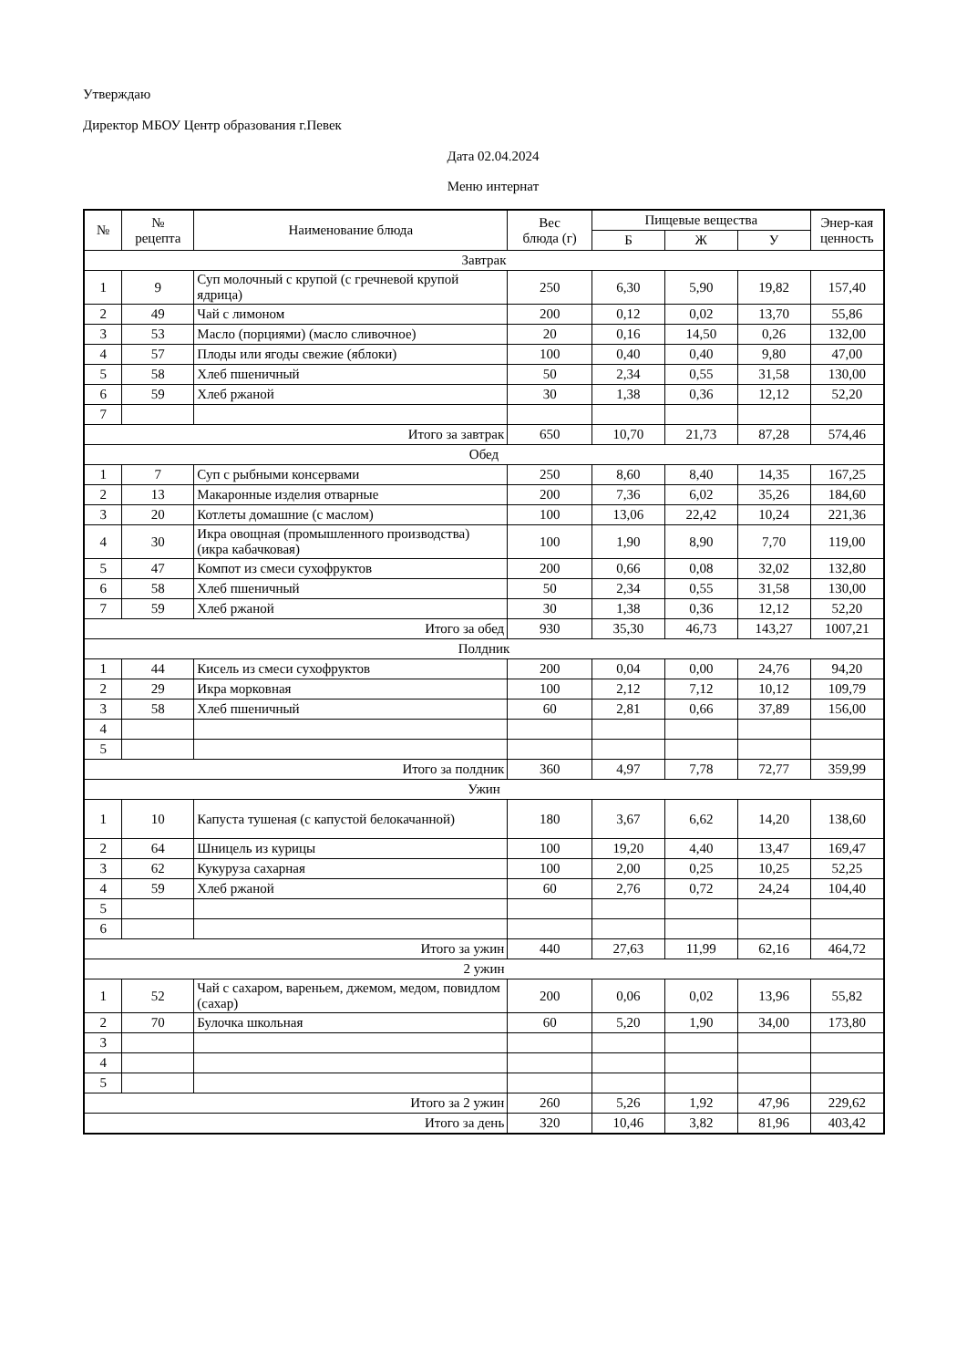Утверждаю
Директор МБОУ Центр образования г.Певек
Дата 02.04.2024
Меню интернат
| № | № рецепта | Наименование блюда | Вес блюда (г) | Пищевые вещества | | | Энер-кая ценность |
| --- | --- | --- | --- | --- | --- | --- | --- |
| | | | | Б | Ж | У | |
| Завтрак | | | | | | | |
| 1 | 9 | Суп молочный с крупой (с гречневой крупой ядрица) | 250 | 6,30 | 5,90 | 19,82 | 157,40 |
| 2 | 49 | Чай с лимоном | 200 | 0,12 | 0,02 | 13,70 | 55,86 |
| 3 | 53 | Масло (порциями) (масло сливочное) | 20 | 0,16 | 14,50 | 0,26 | 132,00 |
| 4 | 57 | Плоды или ягоды свежие (яблоки) | 100 | 0,40 | 0,40 | 9,80 | 47,00 |
| 5 | 58 | Хлеб пшеничный | 50 | 2,34 | 0,55 | 31,58 | 130,00 |
| 6 | 59 | Хлеб ржаной | 30 | 1,38 | 0,36 | 12,12 | 52,20 |
| 7 | | | | | | | |
| Итого за завтрак | | | 650 | 10,70 | 21,73 | 87,28 | 574,46 |
| Обед | | | | | | | |
| 1 | 7 | Суп с рыбными консервами | 250 | 8,60 | 8,40 | 14,35 | 167,25 |
| 2 | 13 | Макаронные изделия отварные | 200 | 7,36 | 6,02 | 35,26 | 184,60 |
| 3 | 20 | Котлеты домашние (с маслом) | 100 | 13,06 | 22,42 | 10,24 | 221,36 |
| 4 | 30 | Икра овощная (промышленного производства) (икра кабачковая) | 100 | 1,90 | 8,90 | 7,70 | 119,00 |
| 5 | 47 | Компот из смеси сухофруктов | 200 | 0,66 | 0,08 | 32,02 | 132,80 |
| 6 | 58 | Хлеб пшеничный | 50 | 2,34 | 0,55 | 31,58 | 130,00 |
| 7 | 59 | Хлеб ржаной | 30 | 1,38 | 0,36 | 12,12 | 52,20 |
| Итого за обед | | | 930 | 35,30 | 46,73 | 143,27 | 1007,21 |
| Полдник | | | | | | | |
| 1 | 44 | Кисель из смеси сухофруктов | 200 | 0,04 | 0,00 | 24,76 | 94,20 |
| 2 | 29 | Икра морковная | 100 | 2,12 | 7,12 | 10,12 | 109,79 |
| 3 | 58 | Хлеб пшеничный | 60 | 2,81 | 0,66 | 37,89 | 156,00 |
| 4 | | | | | | | |
| 5 | | | | | | | |
| Итого за полдник | | | 360 | 4,97 | 7,78 | 72,77 | 359,99 |
| Ужин | | | | | | | |
| 1 | 10 | Капуста тушеная (с капустой белокачанной) | 180 | 3,67 | 6,62 | 14,20 | 138,60 |
| 2 | 64 | Шницель из курицы | 100 | 19,20 | 4,40 | 13,47 | 169,47 |
| 3 | 62 | Кукуруза сахарная | 100 | 2,00 | 0,25 | 10,25 | 52,25 |
| 4 | 59 | Хлеб ржаной | 60 | 2,76 | 0,72 | 24,24 | 104,40 |
| 5 | | | | | | | |
| 6 | | | | | | | |
| Итого за ужин | | | 440 | 27,63 | 11,99 | 62,16 | 464,72 |
| 2 ужин | | | | | | | |
| 1 | 52 | Чай с сахаром, вареньем, джемом, медом, повидлом (сахар) | 200 | 0,06 | 0,02 | 13,96 | 55,82 |
| 2 | 70 | Булочка школьная | 60 | 5,20 | 1,90 | 34,00 | 173,80 |
| 3 | | | | | | | |
| 4 | | | | | | | |
| 5 | | | | | | | |
| Итого за 2 ужин | | | 260 | 5,26 | 1,92 | 47,96 | 229,62 |
| Итого за день | | | 320 | 10,46 | 3,82 | 81,96 | 403,42 |